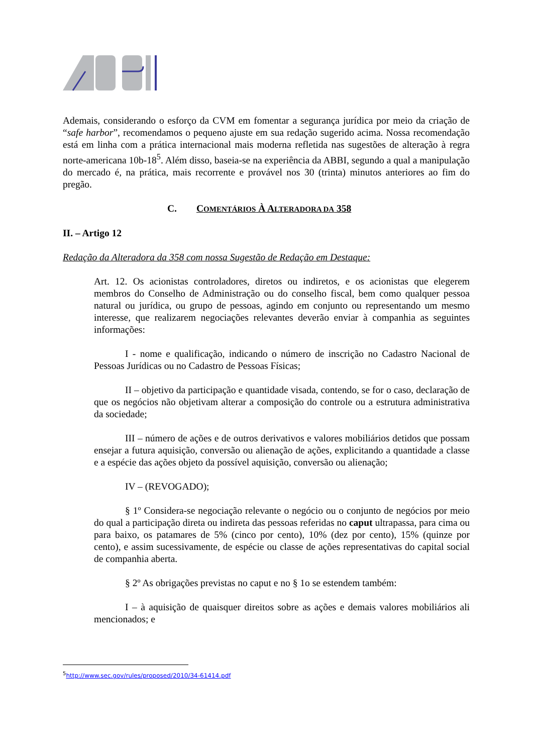Ademais, considerando o esforço da CVM em fomentar a segurança jurídica por meio da criação de “safe harbor”, recomendamos o pequeno ajuste em sua redação sugerido acima. Nossa recomendação está em linha com a prática internacional mais moderna refletida nas sugestões de alteração à regra norte-americana 10b-18<sup>5</sup>. Além disso, baseia-se na experiência da ABBI, segundo a qual a manipulação do mercado é, na prática, mais recorrente e provável nos 30 (trinta) minutos anteriores ao fim do pregão.
C. COMENTÁRIOS À ALTERADORA DA 358
II. – Artigo 12
Redação da Alteradora da 358 com nossa Sugestão de Redação em Destaque:
Art. 12. Os acionistas controladores, diretos ou indiretos, e os acionistas que elegerem membros do Conselho de Administração ou do conselho fiscal, bem como qualquer pessoa natural ou jurídica, ou grupo de pessoas, agindo em conjunto ou representando um mesmo interesse, que realizarem negociações relevantes deverão enviar à companhia as seguintes informações:
I - nome e qualificação, indicando o número de inscrição no Cadastro Nacional de Pessoas Jurídicas ou no Cadastro de Pessoas Físicas;
II – objetivo da participação e quantidade visada, contendo, se for o caso, declaração de que os negócios não objetivam alterar a composição do controle ou a estrutura administrativa da sociedade;
III – número de ações e de outros derivativos e valores mobiliários detidos que possam ensejar a futura aquisição, conversão ou alienação de ações, explicitando a quantidade a classe e a espécie das ações objeto da possível aquisição, conversão ou alienação;
IV – (REVOGADO);
§ 1º Considera-se negociação relevante o negócio ou o conjunto de negócios por meio do qual a participação direta ou indireta das pessoas referidas no caput ultrapassa, para cima ou para baixo, os patamares de 5% (cinco por cento), 10% (dez por cento), 15% (quinze por cento), e assim sucessivamente, de espécie ou classe de ações representativas do capital social de companhia aberta.
§ 2º As obrigações previstas no caput e no § 1o se estendem também:
I – à aquisição de quaisquer direitos sobre as ações e demais valores mobiliários ali mencionados; e
<sup>5</sup> http://www.sec.gov/rules/proposed/2010/34-61414.pdf